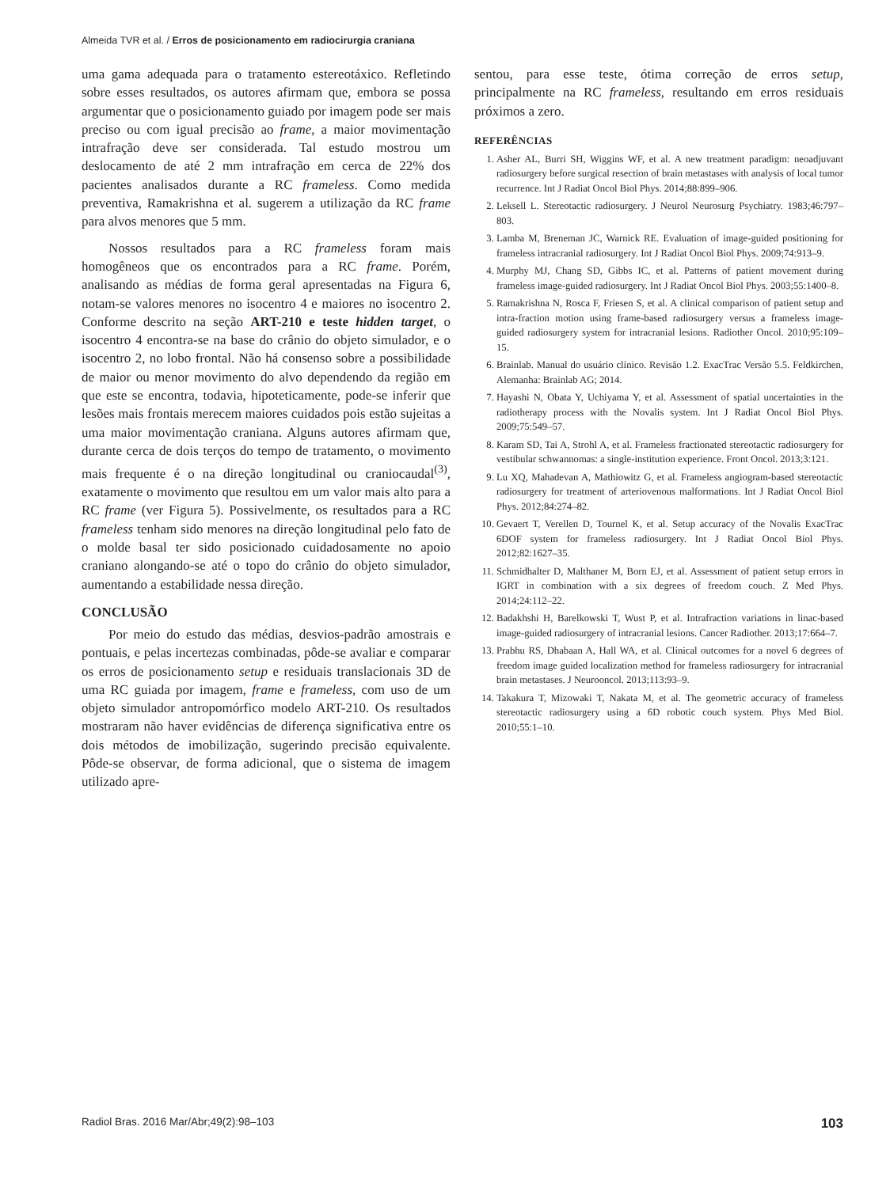Almeida TVR et al. / Erros de posicionamento em radiocirurgia craniana
uma gama adequada para o tratamento estereotáxico. Refletindo sobre esses resultados, os autores afirmam que, embora se possa argumentar que o posicionamento guiado por imagem pode ser mais preciso ou com igual precisão ao frame, a maior movimentação intrafração deve ser considerada. Tal estudo mostrou um deslocamento de até 2 mm intrafração em cerca de 22% dos pacientes analisados durante a RC frameless. Como medida preventiva, Ramakrishna et al. sugerem a utilização da RC frame para alvos menores que 5 mm.
Nossos resultados para a RC frameless foram mais homogêneos que os encontrados para a RC frame. Porém, analisando as médias de forma geral apresentadas na Figura 6, notam-se valores menores no isocentro 4 e maiores no isocentro 2. Conforme descrito na seção ART-210 e teste hidden target, o isocentro 4 encontra-se na base do crânio do objeto simulador, e o isocentro 2, no lobo frontal. Não há consenso sobre a possibilidade de maior ou menor movimento do alvo dependendo da região em que este se encontra, todavia, hipoteticamente, pode-se inferir que lesões mais frontais merecem maiores cuidados pois estão sujeitas a uma maior movimentação craniana. Alguns autores afirmam que, durante cerca de dois terços do tempo de tratamento, o movimento mais frequente é o na direção longitudinal ou craniocaudal<sup>(3)</sup>, exatamente o movimento que resultou em um valor mais alto para a RC frame (ver Figura 5). Possivelmente, os resultados para a RC frameless tenham sido menores na direção longitudinal pelo fato de o molde basal ter sido posicionado cuidadosamente no apoio craniano alongando-se até o topo do crânio do objeto simulador, aumentando a estabilidade nessa direção.
CONCLUSÃO
Por meio do estudo das médias, desvios-padrão amostrais e pontuais, e pelas incertezas combinadas, pôde-se avaliar e comparar os erros de posicionamento setup e residuais translacionais 3D de uma RC guiada por imagem, frame e frameless, com uso de um objeto simulador antropomórfico modelo ART-210. Os resultados mostraram não haver evidências de diferença significativa entre os dois métodos de imobilização, sugerindo precisão equivalente. Pôde-se observar, de forma adicional, que o sistema de imagem utilizado apre-
sentou, para esse teste, ótima correção de erros setup, principalmente na RC frameless, resultando em erros residuais próximos a zero.
REFERÊNCIAS
1. Asher AL, Burri SH, Wiggins WF, et al. A new treatment paradigm: neoadjuvant radiosurgery before surgical resection of brain metastases with analysis of local tumor recurrence. Int J Radiat Oncol Biol Phys. 2014;88:899–906.
2. Leksell L. Stereotactic radiosurgery. J Neurol Neurosurg Psychiatry. 1983;46:797–803.
3. Lamba M, Breneman JC, Warnick RE. Evaluation of image-guided positioning for frameless intracranial radiosurgery. Int J Radiat Oncol Biol Phys. 2009;74:913–9.
4. Murphy MJ, Chang SD, Gibbs IC, et al. Patterns of patient movement during frameless image-guided radiosurgery. Int J Radiat Oncol Biol Phys. 2003;55:1400–8.
5. Ramakrishna N, Rosca F, Friesen S, et al. A clinical comparison of patient setup and intra-fraction motion using frame-based radiosurgery versus a frameless image-guided radiosurgery system for intracranial lesions. Radiother Oncol. 2010;95:109–15.
6. Brainlab. Manual do usuário clínico. Revisão 1.2. ExacTrac Versão 5.5. Feldkirchen, Alemanha: Brainlab AG; 2014.
7. Hayashi N, Obata Y, Uchiyama Y, et al. Assessment of spatial uncertainties in the radiotherapy process with the Novalis system. Int J Radiat Oncol Biol Phys. 2009;75:549–57.
8. Karam SD, Tai A, Strohl A, et al. Frameless fractionated stereotactic radiosurgery for vestibular schwannomas: a single-institution experience. Front Oncol. 2013;3:121.
9. Lu XQ, Mahadevan A, Mathiowitz G, et al. Frameless angiogram-based stereotactic radiosurgery for treatment of arteriovenous malformations. Int J Radiat Oncol Biol Phys. 2012;84:274–82.
10. Gevaert T, Verellen D, Tournel K, et al. Setup accuracy of the Novalis ExacTrac 6DOF system for frameless radiosurgery. Int J Radiat Oncol Biol Phys. 2012;82:1627–35.
11. Schmidhalter D, Malthaner M, Born EJ, et al. Assessment of patient setup errors in IGRT in combination with a six degrees of freedom couch. Z Med Phys. 2014;24:112–22.
12. Badakhshi H, Barelkowski T, Wust P, et al. Intrafraction variations in linac-based image-guided radiosurgery of intracranial lesions. Cancer Radiother. 2013;17:664–7.
13. Prabhu RS, Dhabaan A, Hall WA, et al. Clinical outcomes for a novel 6 degrees of freedom image guided localization method for frameless radiosurgery for intracranial brain metastases. J Neurooncol. 2013;113:93–9.
14. Takakura T, Mizowaki T, Nakata M, et al. The geometric accuracy of frameless stereotactic radiosurgery using a 6D robotic couch system. Phys Med Biol. 2010;55:1–10.
Radiol Bras. 2016 Mar/Abr;49(2):98–103 103